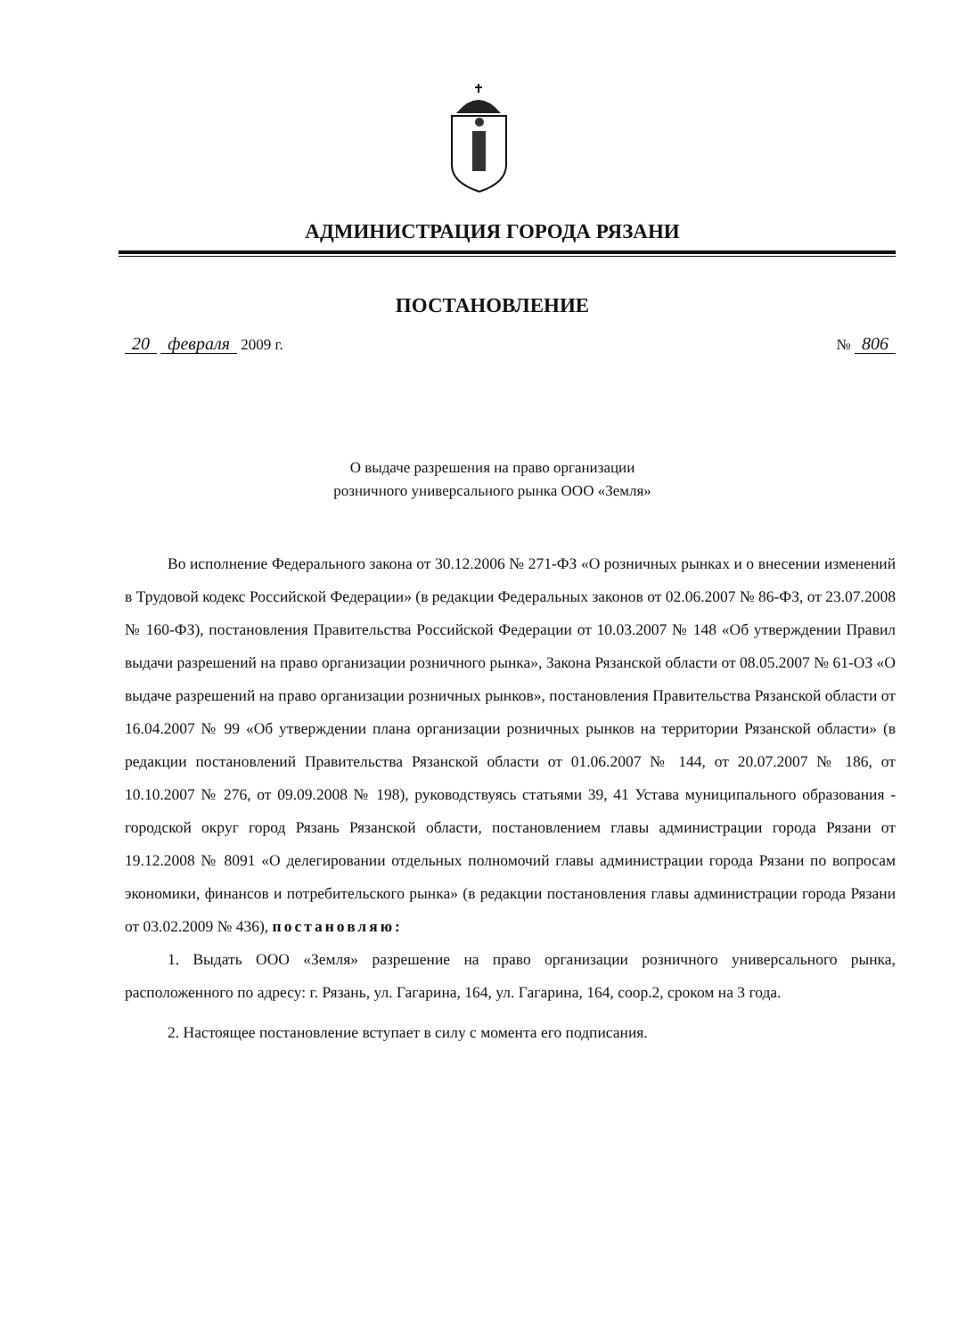АДМИНИСТРАЦИЯ ГОРОДА РЯЗАНИ
ПОСТАНОВЛЕНИЕ
20 февраля 2009 г. № 806
О выдаче разрешения на право организации
розничного универсального рынка ООО «Земля»
Во исполнение Федерального закона от 30.12.2006 № 271-ФЗ «О розничных рынках и о внесении изменений в Трудовой кодекс Российской Федерации» (в редакции Федеральных законов от 02.06.2007 № 86-ФЗ, от 23.07.2008 № 160-ФЗ), постановления Правительства Российской Федерации от 10.03.2007 № 148 «Об утверждении Правил выдачи разрешений на право организации розничного рынка», Закона Рязанской области от 08.05.2007 № 61-ОЗ «О выдаче разрешений на право организации розничных рынков», постановления Правительства Рязанской области от 16.04.2007 № 99 «Об утверждении плана организации розничных рынков на территории Рязанской области» (в редакции постановлений Правительства Рязанской области от 01.06.2007 № 144, от 20.07.2007 № 186, от 10.10.2007 № 276, от 09.09.2008 № 198), руководствуясь статьями 39, 41 Устава муниципального образования - городской округ город Рязань Рязанской области, постановлением главы администрации города Рязани от 19.12.2008 № 8091 «О делегировании отдельных полномочий главы администрации города Рязани по вопросам экономики, финансов и потребительского рынка» (в редакции постановления главы администрации города Рязани от 03.02.2009 № 436), постановляю:
1. Выдать ООО «Земля» разрешение на право организации розничного универсального рынка, расположенного по адресу: г. Рязань, ул. Гагарина, 164, ул. Гагарина, 164, соор.2, сроком на 3 года.
2. Настоящее постановление вступает в силу с момента его подписания.